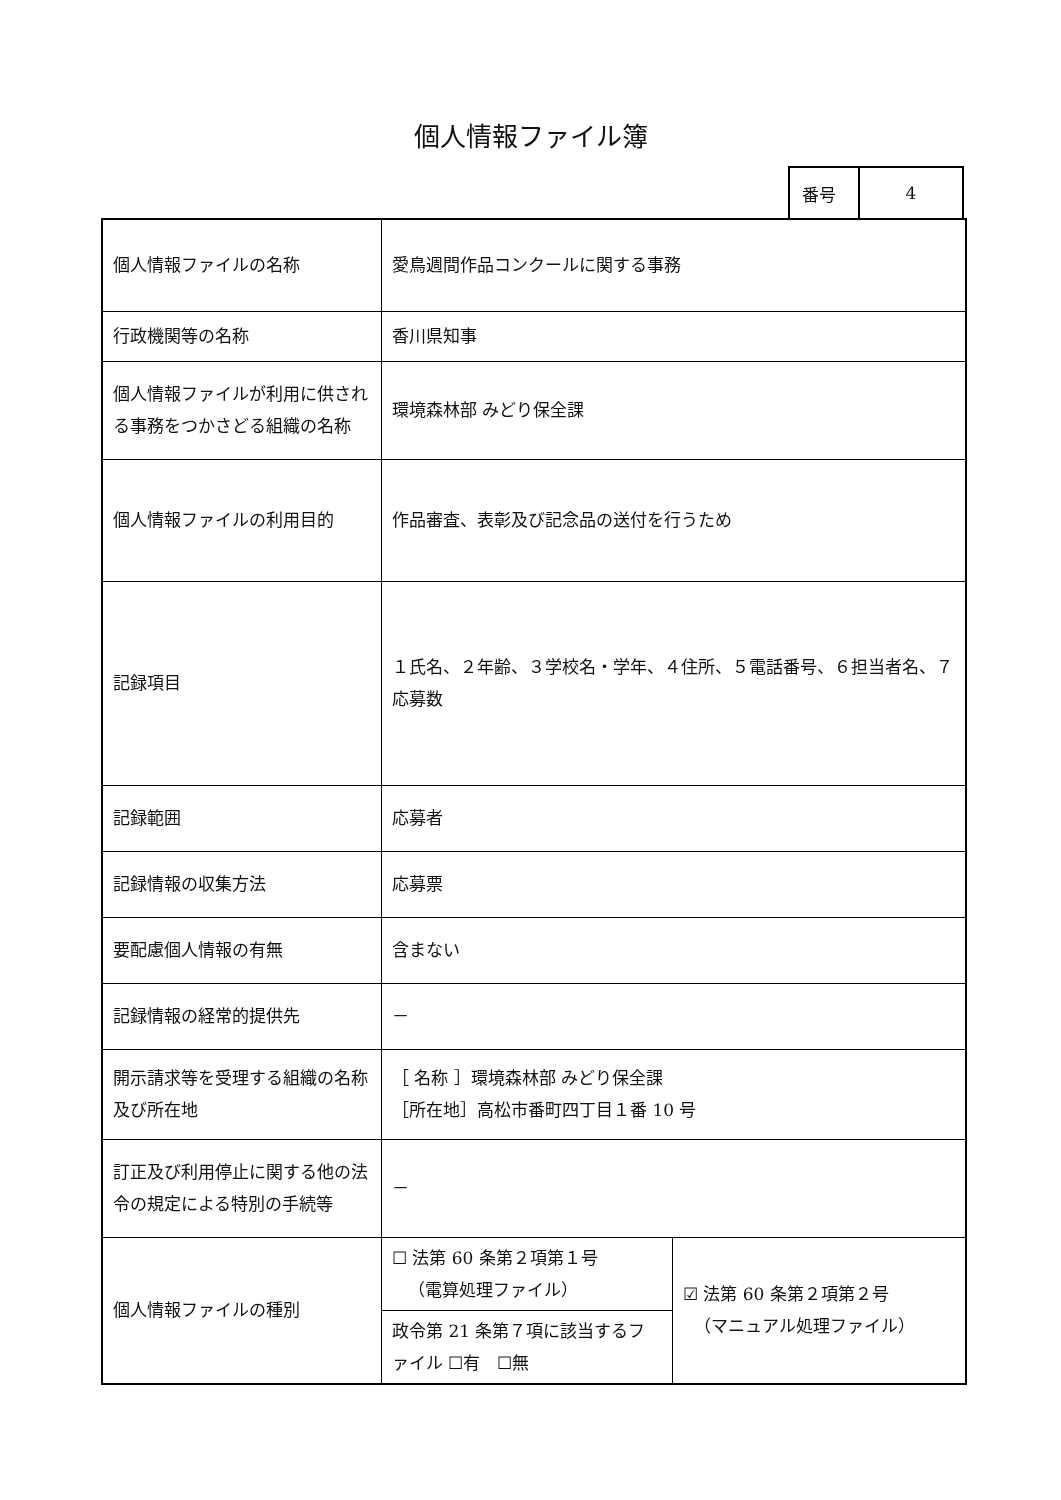個人情報ファイル簿
| 番号 | 4 |
| 個人情報ファイルの名称 | 愛鳥週間作品コンクールに関する事務 | |
| 行政機関等の名称 | 香川県知事 | |
| 個人情報ファイルが利用に供される事務をつかさどる組織の名称 | 環境森林部 みどり保全課 | |
| 個人情報ファイルの利用目的 | 作品審査、表彰及び記念品の送付を行うため | |
| 記録項目 | １氏名、２年齢、３学校名・学年、４住所、５電話番号、６担当者名、７応募数 | |
| 記録範囲 | 応募者 | |
| 記録情報の収集方法 | 応募票 | |
| 要配慮個人情報の有無 | 含まない | |
| 記録情報の経常的提供先 | － | |
| 開示請求等を受理する組織の名称及び所在地 | ［ 名称 ］環境森林部 みどり保全課 ［所在地］高松市番町四丁目１番 10 号 | |
| 訂正及び利用停止に関する他の法令の規定による特別の手続等 | － | |
| 個人情報ファイルの種別 | ☐ 法第 60 条第２項第１号 （電算処理ファイル） | ☑ 法第 60 条第２項第２号 （マニュアル処理ファイル） |
| | 政令第 21 条第７項に該当するファイル ☐有 ☐無 | |